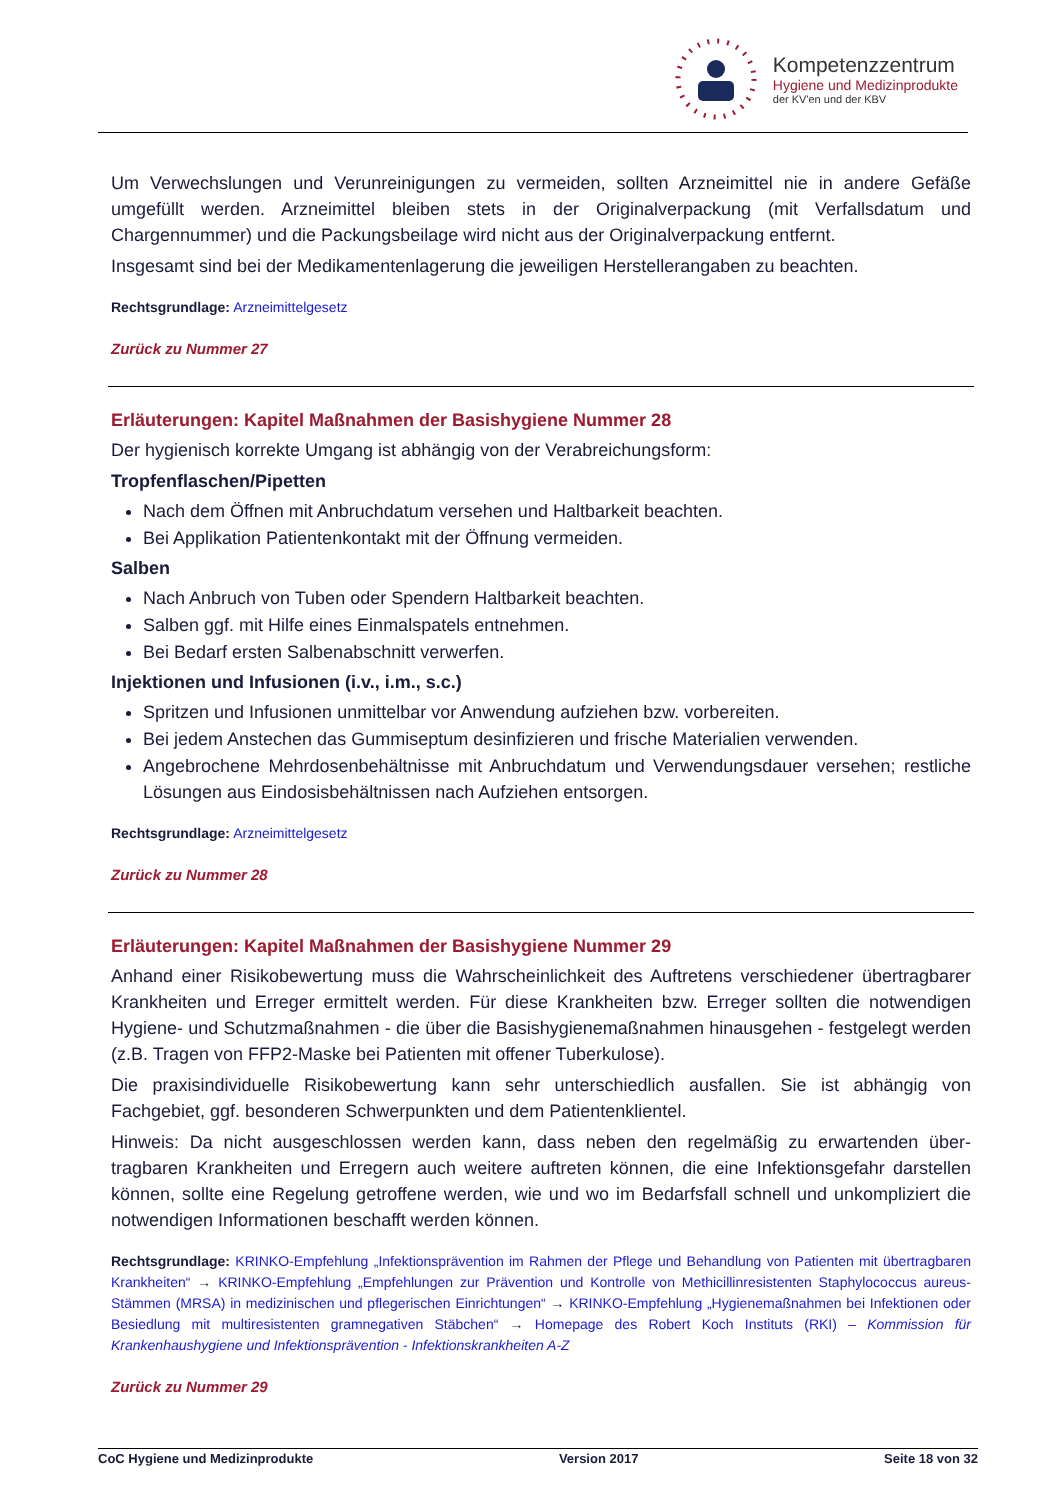Kompetenzzentrum
Hygiene und Medizinprodukte
der KV'en und der KBV
Um Verwechslungen und Verunreinigungen zu vermeiden, sollten Arzneimittel nie in andere Gefä­ße umgefüllt werden. Arzneimittel bleiben stets in der Originalverpackung (mit Verfallsdatum und Chargennummer) und die Packungsbeilage wird nicht aus der Originalverpackung entfernt.
Insgesamt sind bei der Medikamentenlagerung die jeweiligen Herstellerangaben zu beachten.
Rechtsgrundlage: Arzneimittelgesetz
Zurück zu Nummer 27
Erläuterungen: Kapitel Maßnahmen der Basishygiene Nummer 28
Der hygienisch korrekte Umgang ist abhängig von der Verabreichungsform:
Tropfenflaschen/Pipetten
Nach dem Öffnen mit Anbruchdatum versehen und Haltbarkeit beachten.
Bei Applikation Patientenkontakt mit der Öffnung vermeiden.
Salben
Nach Anbruch von Tuben oder Spendern Haltbarkeit beachten.
Salben ggf. mit Hilfe eines Einmalspatels entnehmen.
Bei Bedarf ersten Salbenabschnitt verwerfen.
Injektionen und Infusionen (i.v., i.m., s.c.)
Spritzen und Infusionen unmittelbar vor Anwendung aufziehen bzw. vorbereiten.
Bei jedem Anstechen das Gummiseptum desinfizieren und frische Materialien verwenden.
Angebrochene Mehrdosenbehältnisse mit Anbruchdatum und Verwendungsdauer versehen; restliche Lösungen aus Eindosisbehältnissen nach Aufziehen entsorgen.
Rechtsgrundlage: Arzneimittelgesetz
Zurück zu Nummer 28
Erläuterungen: Kapitel Maßnahmen der Basishygiene Nummer 29
Anhand einer Risikobewertung muss die Wahrscheinlichkeit des Auftretens verschiedener über­tragbarer Krankheiten und Erreger ermittelt werden. Für diese Krankheiten bzw. Erreger sollten die notwendigen Hygiene- und Schutzmaßnahmen - die über die Basishygienemaßnahmen hinausge­hen - festgelegt werden (z.B. Tragen von FFP2-Maske bei Patienten mit offener Tuberkulose).
Die praxisindividuelle Risikobewertung kann sehr unterschiedlich ausfallen. Sie ist abhängig von Fachgebiet, ggf. besonderen Schwerpunkten und dem Patientenklientel.
Hinweis: Da nicht ausgeschlossen werden kann, dass neben den regelmäßig zu erwartenden über­tragbaren Krankheiten und Erregern auch weitere auftreten können, die eine Infektionsgefahr dar­stellen können, sollte eine Regelung getroffene werden, wie und wo im Bedarfsfall schnell und un­kompliziert die notwendigen Informationen beschafft werden können.
Rechtsgrundlage: KRINKO-Empfehlung „Infektionsprävention im Rahmen der Pflege und Behandlung von Patienten mit übertragbaren Krankheiten“ → KRINKO-Empfehlung „Empfehlungen zur Prävention und Kontrolle von Methicillinresisten­ten Staphylococcus aureus-Stämmen (MRSA) in medizinischen und pflegerischen Einrichtungen“ → KRINKO-Empfehlung „Hygienemaßnahmen bei Infektionen oder Besiedlung mit multiresistenten gramnegativen Stäbchen“ → Homepage des Robert Koch Instituts (RKI) – Kommission für Krankenhaushygiene und Infektionsprävention - Infektions­krankheiten A-Z
Zurück zu Nummer 29
CoC Hygiene und Medizinprodukte Version 2017 Seite 18 von 32